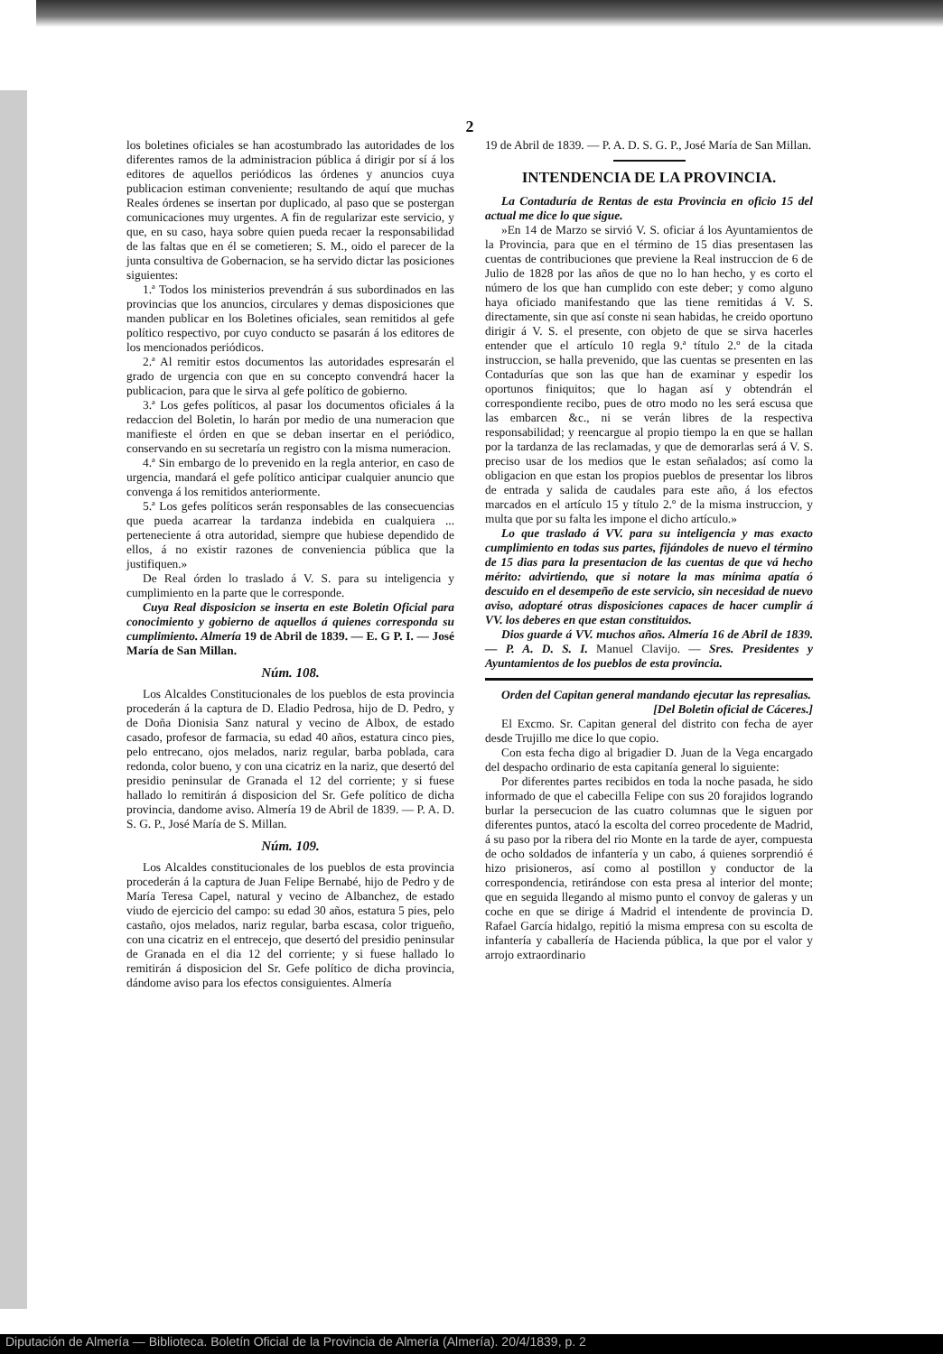2
los boletines oficiales se han acostumbrado las autoridades de los diferentes ramos de la administracion pública á dirigir por sí á los editores de aquellos periódicos las órdenes y anuncios cuya publicacion estiman conveniente; resultando de aquí que muchas Reales órdenes se insertan por duplicado, al paso que se postergan comunicaciones muy urgentes. A fin de regularizar este servicio, y que, en su caso, haya sobre quien pueda recaer la responsabilidad de las faltas que en él se cometieren; S. M., oido el parecer de la junta consultiva de Gobernacion, se ha servido dictar las posiciones siguientes:
1.ª Todos los ministerios prevendrán á sus subordinados en las provincias que los anuncios, circulares y demas disposiciones que manden publicar en los Boletines oficiales, sean remitidos al gefe político respectivo, por cuyo conducto se pasarán á los editores de los mencionados periódicos.
2.ª Al remitir estos documentos las autoridades espresarán el grado de urgencia con que en su concepto convendrá hacer la publicacion, para que le sirva al gefe político de gobierno.
3.ª Los gefes políticos, al pasar los documentos oficiales á la redaccion del Boletin, lo harán por medio de una numeracion que manifieste el órden en que se deban insertar en el periódico, conservando en su secretaría un registro con la misma numeracion.
4.ª Sin embargo de lo prevenido en la regla anterior, en caso de urgencia, mandará el gefe político anticipar cualquier anuncio que convenga á los remitidos anteriormente.
5.ª Los gefes políticos serán responsables de las consecuencias que pueda acarrear la tardanza indebida en cualquiera ... perteneciente á otra autoridad, siempre que hubiese dependido de ellos, á no existir razones de conveniencia pública que la justifiquen.»
De Real órden lo traslado á V. S. para su inteligencia y cumplimiento en la parte que le corresponde.
Cuya Real disposicion se inserta en este Boletin Oficial para conocimiento y gobierno de aquellos á quienes corresponda su cumplimiento. Almería 19 de Abril de 1839. — E. G P. I. — José María de San Millan.
Núm. 108.
Los Alcaldes Constitucionales de los pueblos de esta provincia procederán á la captura de D. Eladio Pedrosa, hijo de D. Pedro, y de Doña Dionisia Sanz natural y vecino de Albox, de estado casado, profesor de farmacia, su edad 40 años, estatura cinco pies, pelo entrecano, ojos melados, nariz regular, barba poblada, cara redonda, color bueno, y con una cicatriz en la nariz, que desertó del presidio peninsular de Granada el 12 del corriente; y si fuese hallado lo remitirán á disposicion del Sr. Gefe político de dicha provincia, dandome aviso. Almería 19 de Abril de 1839. — P. A. D. S. G. P., José María de S. Millan.
Núm. 109.
Los Alcaldes constitucionales de los pueblos de esta provincia procederán á la captura de Juan Felipe Bernabé, hijo de Pedro y de María Teresa Capel, natural y vecino de Albanchez, de estado viudo de ejercicio del campo: su edad 30 años, estatura 5 pies, pelo castaño, ojos melados, nariz regular, barba escasa, color trigueño, con una cicatriz en el entrecejo, que desertó del presidio peninsular de Granada en el dia 12 del corriente; y si fuese hallado lo remitirán á disposicion del Sr. Gefe político de dicha provincia, dándome aviso para los efectos consiguientes. Almería
19 de Abril de 1839. — P. A. D. S. G. P., José María de San Millan.
INTENDENCIA DE LA PROVINCIA.
La Contaduría de Rentas de esta Provincia en oficio 15 del actual me dice lo que sigue.
»En 14 de Marzo se sirvió V. S. oficiar á los Ayuntamientos de la Provincia, para que en el término de 15 dias presentasen las cuentas de contribuciones que previene la Real instruccion de 6 de Julio de 1828 por las años de que no lo han hecho, y es corto el número de los que han cumplido con este deber; y como alguno haya oficiado manifestando que las tiene remitidas á V. S. directamente, sin que así conste ni sean habidas, he creido oportuno dirigir á V. S. el presente, con objeto de que se sirva hacerles entender que el artículo 10 regla 9.ª título 2.º de la citada instruccion, se halla prevenido, que las cuentas se presenten en las Contadurías que son las que han de examinar y espedir los oportunos finiquitos; que lo hagan así y obtendrán el correspondiente recibo, pues de otro modo no les será escusa que las embarcen &c., ni se verán libres de la respectiva responsabilidad; y reencargue al propio tiempo la en que se hallan por la tardanza de las reclamadas, y que de demorarlas será á V. S. preciso usar de los medios que le estan señalados; así como la obligacion en que estan los propios pueblos de presentar los libros de entrada y salida de caudales para este año, á los efectos marcados en el artículo 15 y título 2.º de la misma instruccion, y multa que por su falta les impone el dicho artículo.»
Lo que traslado á VV. para su inteligencia y mas exacto cumplimiento en todas sus partes, fijándoles de nuevo el término de 15 dias para la presentacion de las cuentas de que vá hecho mérito: advirtiendo, que si notare la mas mínima apatía ó descuido en el desempeño de este servicio, sin necesidad de nuevo aviso, adoptaré otras disposiciones capaces de hacer cumplir á VV. los deberes en que estan constituidos.
Dios guarde á VV. muchos años. Almería 16 de Abril de 1839. — P. A. D. S. I. Manuel Clavijo. — Sres. Presidentes y Ayuntamientos de los pueblos de esta provincia.
Orden del Capitan general mandando ejecutar las represalias.
[Del Boletin oficial de Cáceres.]
El Excmo. Sr. Capitan general del distrito con fecha de ayer desde Trujillo me dice lo que copio.
Con esta fecha digo al brigadier D. Juan de la Vega encargado del despacho ordinario de esta capitanía general lo siguiente:
Por diferentes partes recibidos en toda la noche pasada, he sido informado de que el cabecilla Felipe con sus 20 forajidos logrando burlar la persecucion de las cuatro columnas que le siguen por diferentes puntos, atacó la escolta del correo procedente de Madrid, á su paso por la ribera del rio Monte en la tarde de ayer, compuesta de ocho soldados de infantería y un cabo, á quienes sorprendió é hizo prisioneros, así como al postillon y conductor de la correspondencia, retirándose con esta presa al interior del monte; que en seguida llegando al mismo punto el convoy de galeras y un coche en que se dirige á Madrid el intendente de provincia D. Rafael García hidalgo, repitió la misma empresa con su escolta de infantería y caballería de Hacienda pública, la que por el valor y arrojo extraordinario
Diputación de Almería — Biblioteca. Boletín Oficial de la Provincia de Almería (Almería). 20/4/1839, p. 2